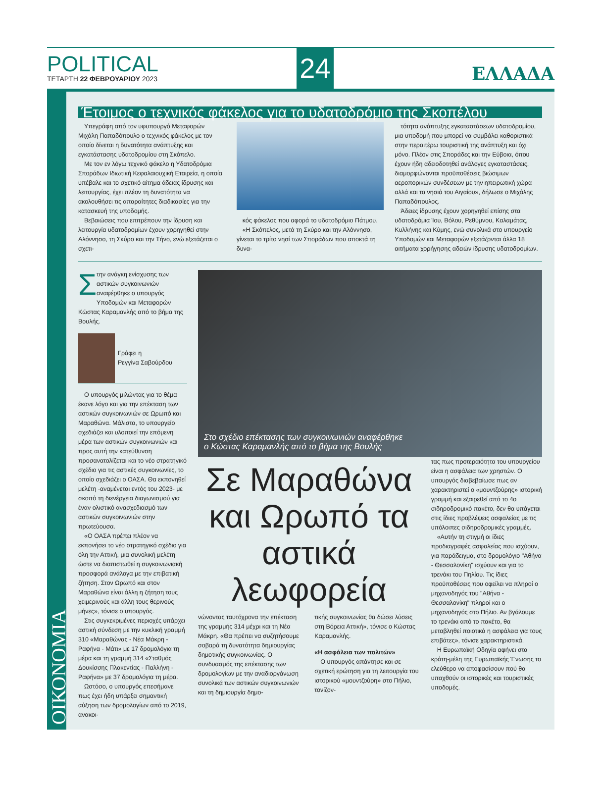POLITICAL
ΤΕΤΑΡΤΗ 22 ΦΕΒΡΟΥΑΡΙΟΥ 2023
24
ΕΛΛΑΔΑ
ΟΙΚΟΝΟΜΙΑ
Έτοιμος ο τεχνικός φάκελος για το υδατοδρόμιο της Σκοπέλου
Υπεγράφη από τον υφυπουργό Μεταφορών Μιχάλη Παπαδόπουλο ο τεχνικός φάκελος με τον οποίο δίνεται η δυνατότητα ανάπτυξης και εγκατάστασης υδατοδρομίου στη Σκόπελο.
Με τον εν λόγω τεχνικό φάκελο η Υδατοδρόμια Σποράδων Ιδιωτική Κεφαλαιουχική Εταιρεία, η οποία υπέβαλε και το σχετικό αίτημα άδειας ίδρυσης και λειτουργίας, έχει πλέον τη δυνατότητα να ακολουθήσει τις απαραίτητες διαδικασίες για την κατασκευή της υποδομής.
Βεβαιώσεις που επιτρέπουν την ίδρυση και λειτουργία υδατοδρομίων έχουν χορηγηθεί στην Αλόννησο, τη Σκύρο και την Τήνο, ενώ εξετάζεται ο σχετι-
κός φάκελος που αφορά το υδατοδρόμιο Πάτμου.
«Η Σκόπελος, μετά τη Σκύρο και την Αλόννησο, γίνεται το τρίτο νησί των Σποράδων που αποκτά τη δυνα-
τότητα ανάπτυξης εγκαταστάσεων υδατοδρομίου, μια υποδομή που μπορεί να συμβάλει καθοριστικά στην περαιτέρω τουριστική της ανάπτυξη και όχι μόνο. Πλέον στις Σποράδες και την Εύβοια, όπου έχουν ήδη αδειοδοτηθεί ανάλογες εγκαταστάσεις, διαμορφώνονται προϋποθέσεις βιώσιμων αεροπορικών συνδέσεων με την ηπειρωτική χώρα αλλά και τα νησιά του Αιγαίου», δήλωσε ο Μιχάλης Παπαδόπουλος.
Άδειες ίδρυσης έχουν χορηγηθεί επίσης στα υδατοδρόμια Ίου, Βόλου, Ρεθύμνου, Καλαμάτας, Κυλλήνης και Κύμης, ενώ συνολικά στο υπουργείο Υποδομών και Μεταφορών εξετάζονται άλλα 18 αιτήματα χορήγησης αδειών ίδρυσης υδατοδρομίων.
Στην ανάγκη ενίσχυσης των αστικών συγκοινωνιών αναφέρθηκε ο υπουργός Υποδομών και Μεταφορών Κώστας Καραμανλής από το βήμα της Βουλής.
Γράφει η
Ρεγγίνα Σαβούρδου
Ο υπουργός μιλώντας για το θέμα έκανε λόγο και για την επέκταση των αστικών συγκοινωνιών σε Ωρωπό και Μαραθώνα. Μάλιστα, το υπουργείο σχεδιάζει και υλοποιεί την επόμενη μέρα των αστικών συγκοινωνιών και προς αυτή την κατεύθυνση προσανατολίζεται και το νέο στρατηγικό σχέδιο για τις αστικές συγκοινωνίες, το οποίο σχεδιάζει ο ΟΑΣΑ. Θα εκπονηθεί μελέτη -αναμένεται εντός του 2023- με σκοπό τη διενέργεια διαγωνισμού για έναν ολιστικό ανασχεδιασμό των αστικών συγκοινωνιών στην πρωτεύουσα.
«Ο ΟΑΣΑ πρέπει πλέον να εκπονήσει το νέο στρατηγικό σχέδιο για όλη την Αττική, μια συνολική μελέτη ώστε να διαπιστωθεί η συγκοινωνιακή προσφορά ανάλογα με την επιβατική ζήτηση. Στον Ωρωπό και στον Μαραθώνα είναι άλλη η ζήτηση τους χειμερινούς και άλλη τους θερινούς μήνες», τόνισε ο υπουργός.
Στις συγκεκριμένες περιοχές υπάρχει αστική σύνδεση με την κυκλική γραμμή 310 «Μαραθώνας - Νέα Μάκρη - Ραφήνα - Μάτι» με 17 δρομολόγια τη μέρα και τη γραμμή 314 «Σταθμός Δουκίσσης Πλακεντίας - Παλλήνη - Ραφήνα» με 37 δρομολόγια τη μέρα.
Ωστόσο, ο υπουργός επεσήμανε πως έχει ήδη υπάρξει σημαντική αύξηση των δρομολογίων από το 2019, ανακοι-
Στο σχέδιο επέκτασης των συγκοινωνιών αναφέρθηκε
ο Κώστας Καραμανλής από το βήμα της Βουλής
Σε Μαραθώνα και Ωρωπό τα αστικά λεωφορεία
νώνοντας ταυτόχρονα την επέκταση της γραμμής 314 μέχρι και τη Νέα Μάκρη. «Θα πρέπει να συζητήσουμε σοβαρά τη δυνατότητα δημιουργίας δημοτικής συγκοινωνίας. Ο συνδυασμός της επέκτασης των δρομολογίων με την αναδιοργάνωση συνολικά των αστικών συγκοινωνιών και τη δημιουργία δημο-
τικής συγκοινωνίας θα δώσει λύσεις στη Βόρεια Αττική», τόνισε ο Κώστας Καραμανλής.
«Η ασφάλεια των πολιτών»
Ο υπουργός απάντησε και σε σχετική ερώτηση για τη λειτουργία του ιστορικού «μουντζούρη» στο Πήλιο, τονίζον-
τας πως προτεραιότητα του υπουργείου είναι η ασφάλεια των χρηστών. Ο υπουργός διαβεβαίωσε πως αν χαρακτηριστεί ο «μουντζούρης» ιστορική γραμμή και εξαιρεθεί από το 4ο σιδηροδρομικό πακέτο, δεν θα υπάγεται στις ίδιες προβλέψεις ασφαλείας με τις υπόλοιπες σιδηροδρομικές γραμμές.
«Αυτήν τη στιγμή οι ίδιες προδιαγραφές ασφαλείας που ισχύουν, για παράδειγμα, στο δρομολόγιο "Αθήνα - Θεσσαλονίκη" ισχύουν και για το τρενάκι του Πηλίου. Τις ίδιες προϋποθέσεις που οφείλει να πληροί ο μηχανοδηγός του "Αθήνα - Θεσσαλονίκη" πληροί και ο μηχανοδηγός στο Πήλιο. Αν βγάλουμε το τρενάκι από το πακέτο, θα μεταβληθεί ποιοτικά η ασφάλεια για τους επιβάτες», τόνισε χαρακτηριστικά.
Η Ευρωπαϊκή Οδηγία αφήνει στα κράτη-μέλη της Ευρωπαϊκής Ένωσης το ελεύθερο να αποφασίσουν πού θα υπαχθούν οι ιστορικές και τουριστικές υποδομές.